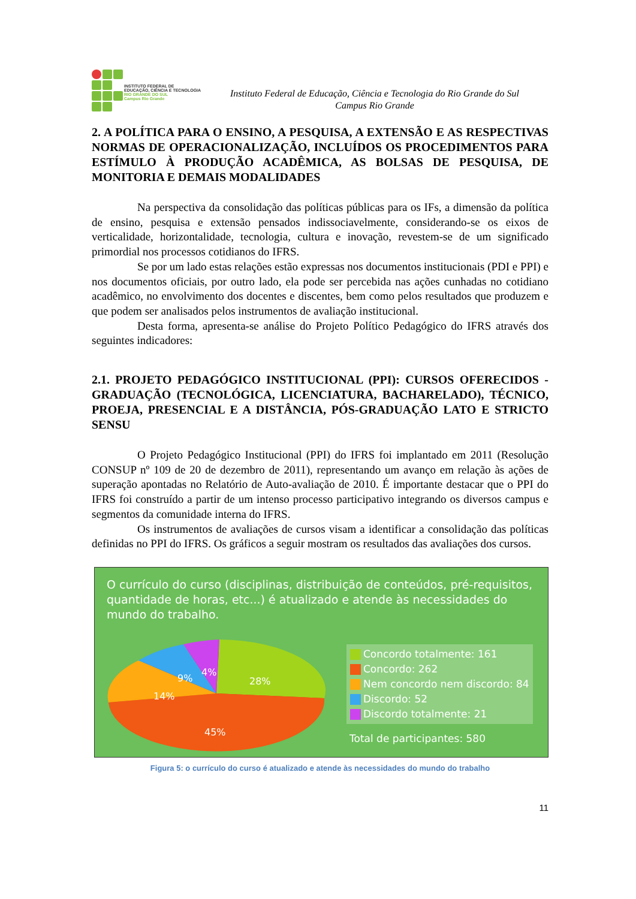INSTITUTO FEDERAL DE
EDUCAÇÃO, CIÊNCIA E TECNOLOGIA
RIO GRANDE DO SUL
Campus Rio Grande
Instituto Federal de Educação, Ciência e Tecnologia do Rio Grande do Sul
Campus Rio Grande
2. A POLÍTICA PARA O ENSINO, A PESQUISA, A EXTENSÃO E AS RESPECTIVAS NORMAS DE OPERACIONALIZAÇÃO, INCLUÍDOS OS PROCEDIMENTOS PARA ESTÍMULO À PRODUÇÃO ACADÊMICA, AS BOLSAS DE PESQUISA, DE MONITORIA E DEMAIS MODALIDADES
Na perspectiva da consolidação das políticas públicas para os IFs, a dimensão da política de ensino, pesquisa e extensão pensados indissociavelmente, considerando-se os eixos de verticalidade, horizontalidade, tecnologia, cultura e inovação, revestem-se de um significado primordial nos processos cotidianos do IFRS.
Se por um lado estas relações estão expressas nos documentos institucionais (PDI e PPI) e nos documentos oficiais, por outro lado, ela pode ser percebida nas ações cunhadas no cotidiano acadêmico, no envolvimento dos docentes e discentes, bem como pelos resultados que produzem e que podem ser analisados pelos instrumentos de avaliação institucional.
Desta forma, apresenta-se análise do Projeto Político Pedagógico do IFRS através dos seguintes indicadores:
2.1. PROJETO PEDAGÓGICO INSTITUCIONAL (PPI): CURSOS OFERECIDOS - GRADUAÇÃO (TECNOLÓGICA, LICENCIATURA, BACHARELADO), TÉCNICO, PROEJA, PRESENCIAL E A DISTÂNCIA, PÓS-GRADUAÇÃO LATO E STRICTO SENSU
O Projeto Pedagógico Institucional (PPI) do IFRS foi implantado em 2011 (Resolução CONSUP nº 109 de 20 de dezembro de 2011), representando um avanço em relação às ações de superação apontadas no Relatório de Auto-avaliação de 2010. É importante destacar que o PPI do IFRS foi construído a partir de um intenso processo participativo integrando os diversos campus e segmentos da comunidade interna do IFRS.
Os instrumentos de avaliações de cursos visam a identificar a consolidação das políticas definidas no PPI do IFRS. Os gráficos a seguir mostram os resultados das avaliações dos cursos.
O currículo do curso (disciplinas, distribuição de conteúdos, pré-requisitos, quantidade de horas, etc...) é atualizado e atende às necessidades do mundo do trabalho.
28%
45%
14%
9%
4%
Concordo totalmente: 161
Concordo: 262
Nem concordo nem discordo: 84
Discordo: 52
Discordo totalmente: 21
Total de participantes: 580
Figura 5: o currículo do curso é atualizado e atende às necessidades do mundo do trabalho
11